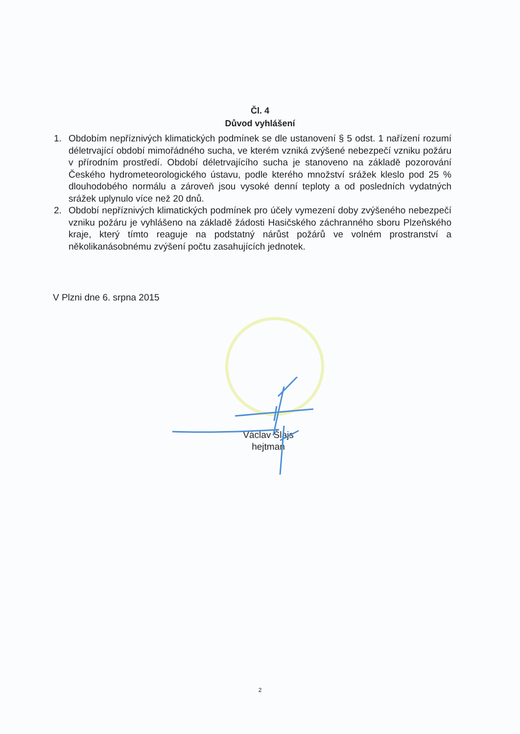Čl. 4
Důvod vyhlášení
1. Obdobím nepříznivých klimatických podmínek se dle ustanovení § 5 odst. 1 nařízení rozumí déletrvající období mimořádného sucha, ve kterém vzniká zvýšené nebezpečí vzniku požáru v přírodním prostředí. Období déletrvajícího sucha je stanoveno na základě pozorování Českého hydrometeorologického ústavu, podle kterého množství srážek kleslo pod 25 % dlouhodobého normálu a zároveň jsou vysoké denní teploty a od posledních vydatných srážek uplynulo více než 20 dnů.
2. Období nepříznivých klimatických podmínek pro účely vymezení doby zvýšeného nebezpečí vzniku požáru je vyhlášeno na základě žádosti Hasičského záchranného sboru Plzeňského kraje, který tímto reaguje na podstatný nárůst požárů ve volném prostranství a několikanásobnému zvýšení počtu zasahujících jednotek.
V Plzni dne 6. srpna 2015
Václav Šlajs
hejtman
2